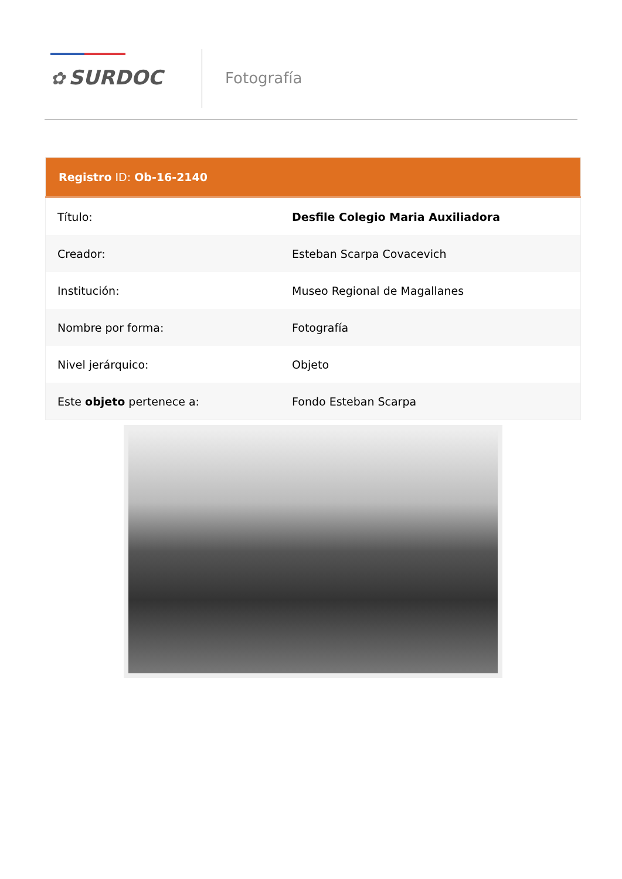✿ SURDOC Fotografía
| Registro ID: Ob-16-2140 | |
| --- | --- |
| Título: | Desfile Colegio Maria Auxiliadora |
| Creador: | Esteban Scarpa Covacevich |
| Institución: | Museo Regional de Magallanes |
| Nombre por forma: | Fotografía |
| Nivel jerárquico: | Objeto |
| Este objeto pertenece a: | Fondo Esteban Scarpa |